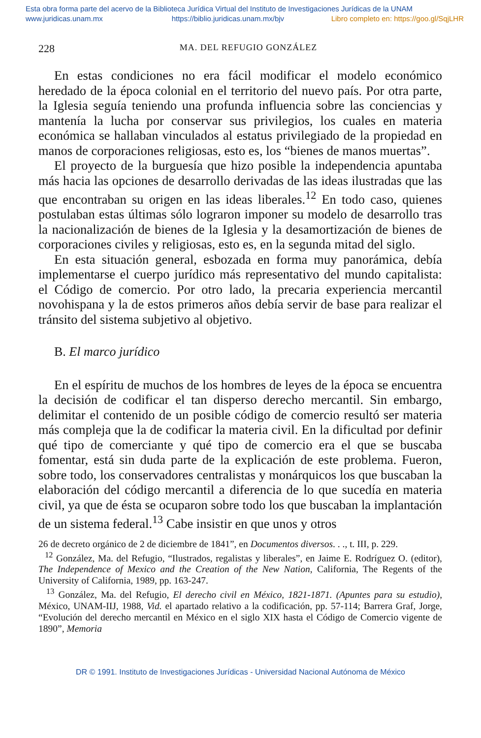Esta obra forma parte del acervo de la Biblioteca Jurídica Virtual del Instituto de Investigaciones Jurídicas de la UNAM
www.juridicas.unam.mx https://biblio.juridicas.unam.mx/bjv Libro completo en: https://goo.gl/SqjLHR
228 MA. DEL REFUGIO GONZÁLEZ
En estas condiciones no era fácil modificar el modelo económico heredado de la época colonial en el territorio del nuevo país. Por otra parte, la Iglesia seguía teniendo una profunda influencia sobre las conciencias y mantenía la lucha por conservar sus privilegios, los cuales en materia económica se hallaban vinculados al estatus privilegiado de la propiedad en manos de corporaciones religiosas, esto es, los “bienes de manos muertas”.
El proyecto de la burguesía que hizo posible la independencia apuntaba más hacia las opciones de desarrollo derivadas de las ideas ilustradas que las que encontraban su origen en las ideas liberales.<sup>12</sup> En todo caso, quienes postulaban estas últimas sólo lograron imponer su modelo de desarrollo tras la nacionalización de bienes de la Iglesia y la desamortización de bienes de corporaciones civiles y religiosas, esto es, en la segunda mitad del siglo.
En esta situación general, esbozada en forma muy panorámica, debía implementarse el cuerpo jurídico más representativo del mundo capitalista: el Código de comercio. Por otro lado, la precaria experiencia mercantil novohispana y la de estos primeros años debía servir de base para realizar el tránsito del sistema subjetivo al objetivo.
B. El marco jurídico
En el espíritu de muchos de los hombres de leyes de la época se encuentra la decisión de codificar el tan disperso derecho mercantil. Sin embargo, delimitar el contenido de un posible código de comercio resultó ser materia más compleja que la de codificar la materia civil. En la dificultad por definir qué tipo de comerciante y qué tipo de comercio era el que se buscaba fomentar, está sin duda parte de la explicación de este problema. Fueron, sobre todo, los conservadores centralistas y monárquicos los que buscaban la elaboración del código mercantil a diferencia de lo que sucedía en materia civil, ya que de ésta se ocuparon sobre todo los que buscaban la implantación de un sistema federal.<sup>13</sup> Cabe insistir en que unos y otros
26 de decreto orgánico de 2 de diciembre de 1841”, en Documentos diversos. . ., t. III, p. 229.
<sup>12</sup> González, Ma. del Refugio, “Ilustrados, regalistas y liberales”, en Jaime E. Rodríguez O. (editor), The Independence of Mexico and the Creation of the New Nation, California, The Regents of the University of California, 1989, pp. 163-247.
<sup>13</sup> González, Ma. del Refugio, El derecho civil en México, 1821-1871. (Apuntes para su estudio), México, UNAM-IIJ, 1988, Vid. el apartado relativo a la codificación, pp. 57-114; Barrera Graf, Jorge, “Evolución del derecho mercantil en México en el siglo XIX hasta el Código de Comercio vigente de 1890”, Memoria
DR © 1991. Instituto de Investigaciones Jurídicas - Universidad Nacional Autónoma de México